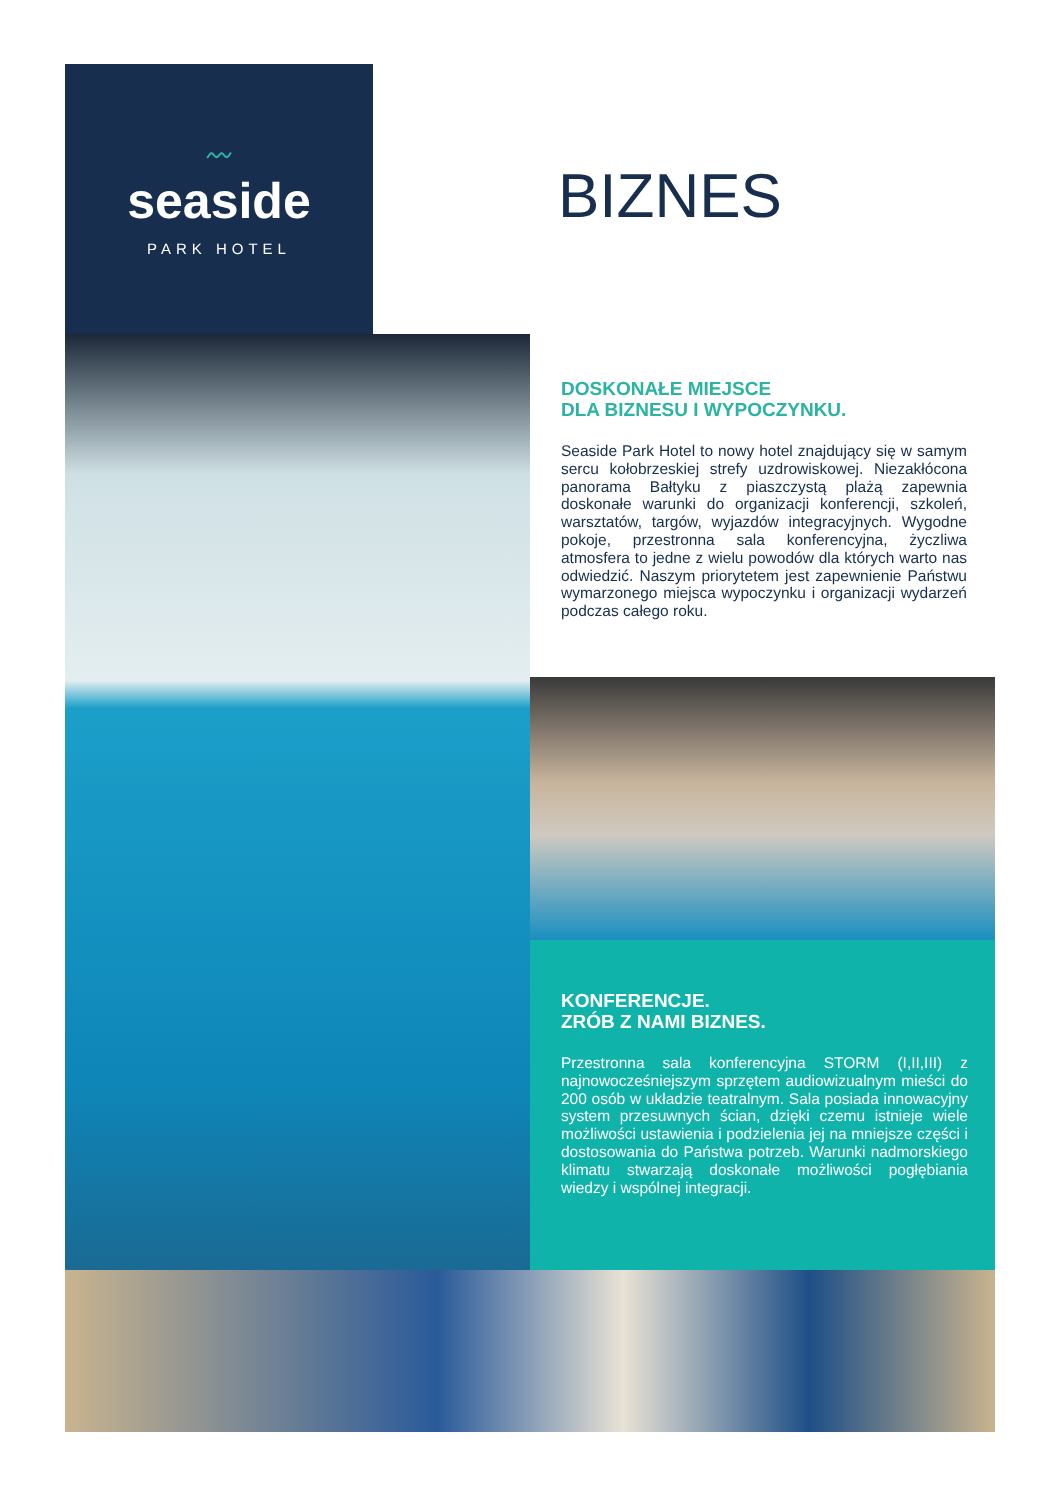〰
seaside
PARK HOTEL
BIZNES
DOSKONAŁE MIEJSCE
DLA BIZNESU I WYPOCZYNKU.
Seaside Park Hotel to nowy hotel znajdujący się w samym sercu kołobrzeskiej strefy uzdrowiskowej. Niezakłócona panorama Bałtyku z piaszczystą plażą zapewnia doskonałe warunki do organizacji konferencji, szkoleń, warsztatów, targów, wyjazdów integracyjnych. Wygodne pokoje, przestronna sala konferencyjna, życzliwa atmosfera to jedne z wielu powodów dla których warto nas odwiedzić. Naszym priorytetem jest zapewnienie Państwu wymarzonego miejsca wypoczynku i organizacji wydarzeń podczas całego roku.
KONFERENCJE.
ZRÓB Z NAMI BIZNES.
Przestronna sala konferencyjna STORM (I,II,III) z najnowocześniejszym sprzętem audiowizualnym mieści do 200 osób w układzie teatralnym. Sala posiada innowacyjny system przesuwnych ścian, dzięki czemu istnieje wiele możliwości ustawienia i podzielenia jej na mniejsze części i dostosowania do Państwa potrzeb. Warunki nadmorskiego klimatu stwarzają doskonałe możliwości pogłębiania wiedzy i wspólnej integracji.